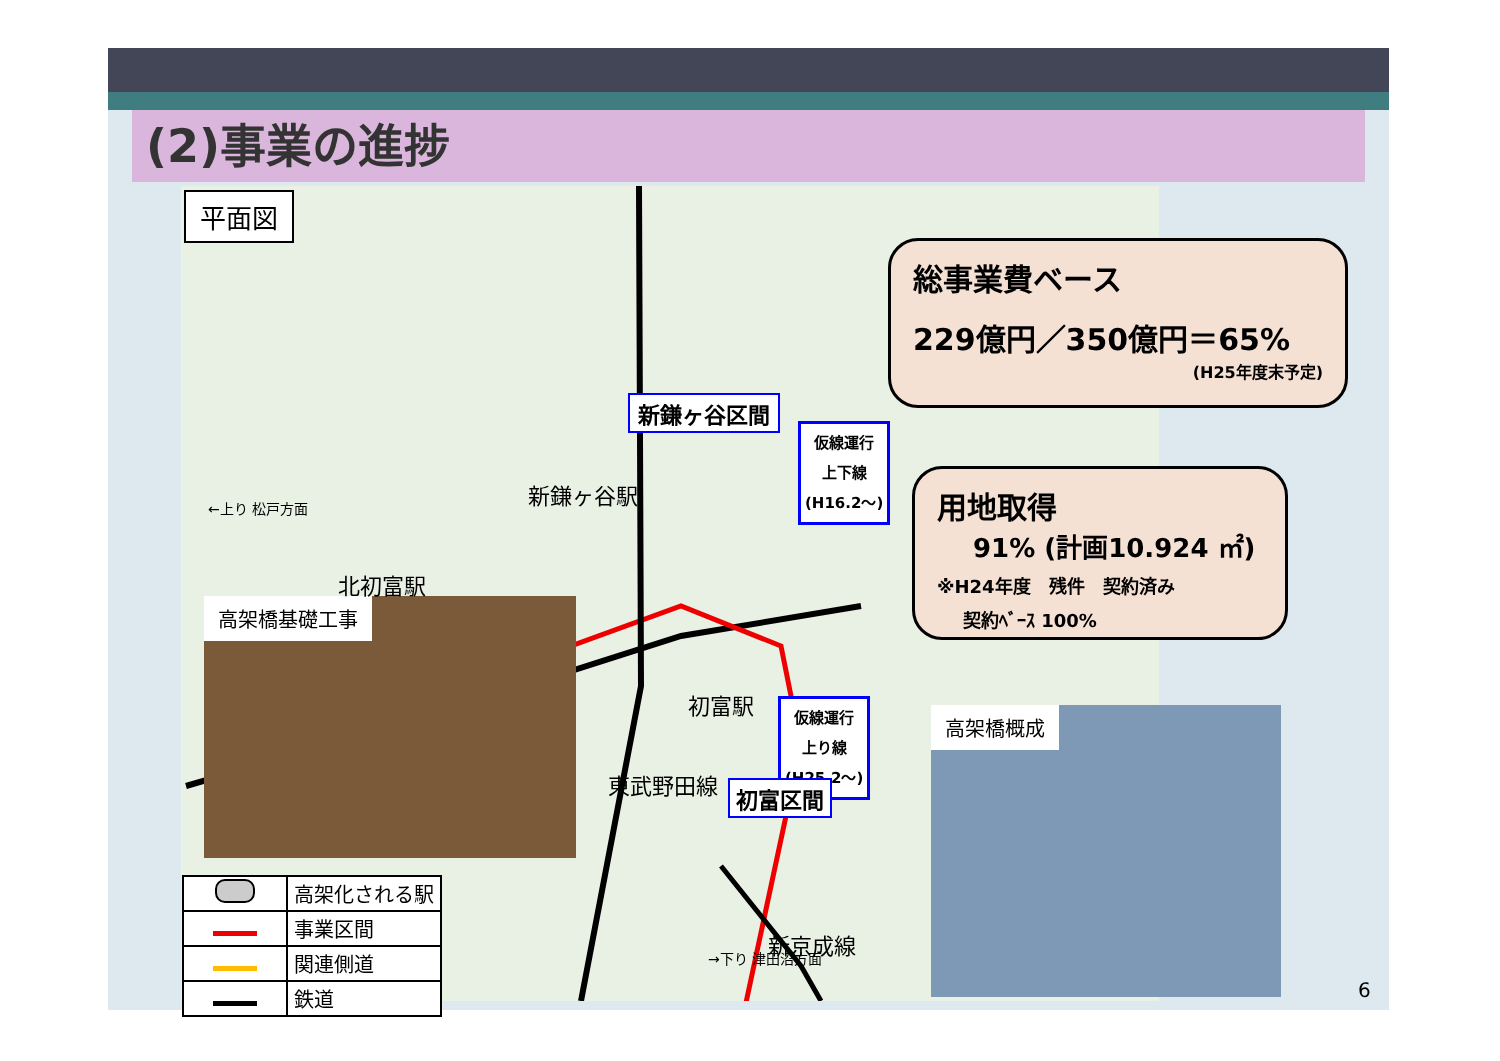(2)事業の進捗
平面図
仮線運行
上下線
(H16.2～)
仮線運行
上り線
(H25.2～)
高架橋基礎工事
高架橋概成
総事業費ベース
229億円／350億円＝65%
(H25年度末予定)
用地取得
91% (計画10.924 ㎡)
※H24年度　残件　契約済み
契約ﾍﾞｰｽ 100%
新鎌ヶ谷区間
新鎌ヶ谷駅
北初富駅
初富駅
初富区間
東武野田線
新京成線
←上り 松戸方面
→下り 津田沼方面
| | 高架化される駅 |
| | 事業区間 |
| | 関連側道 |
| | 鉄道 |
6